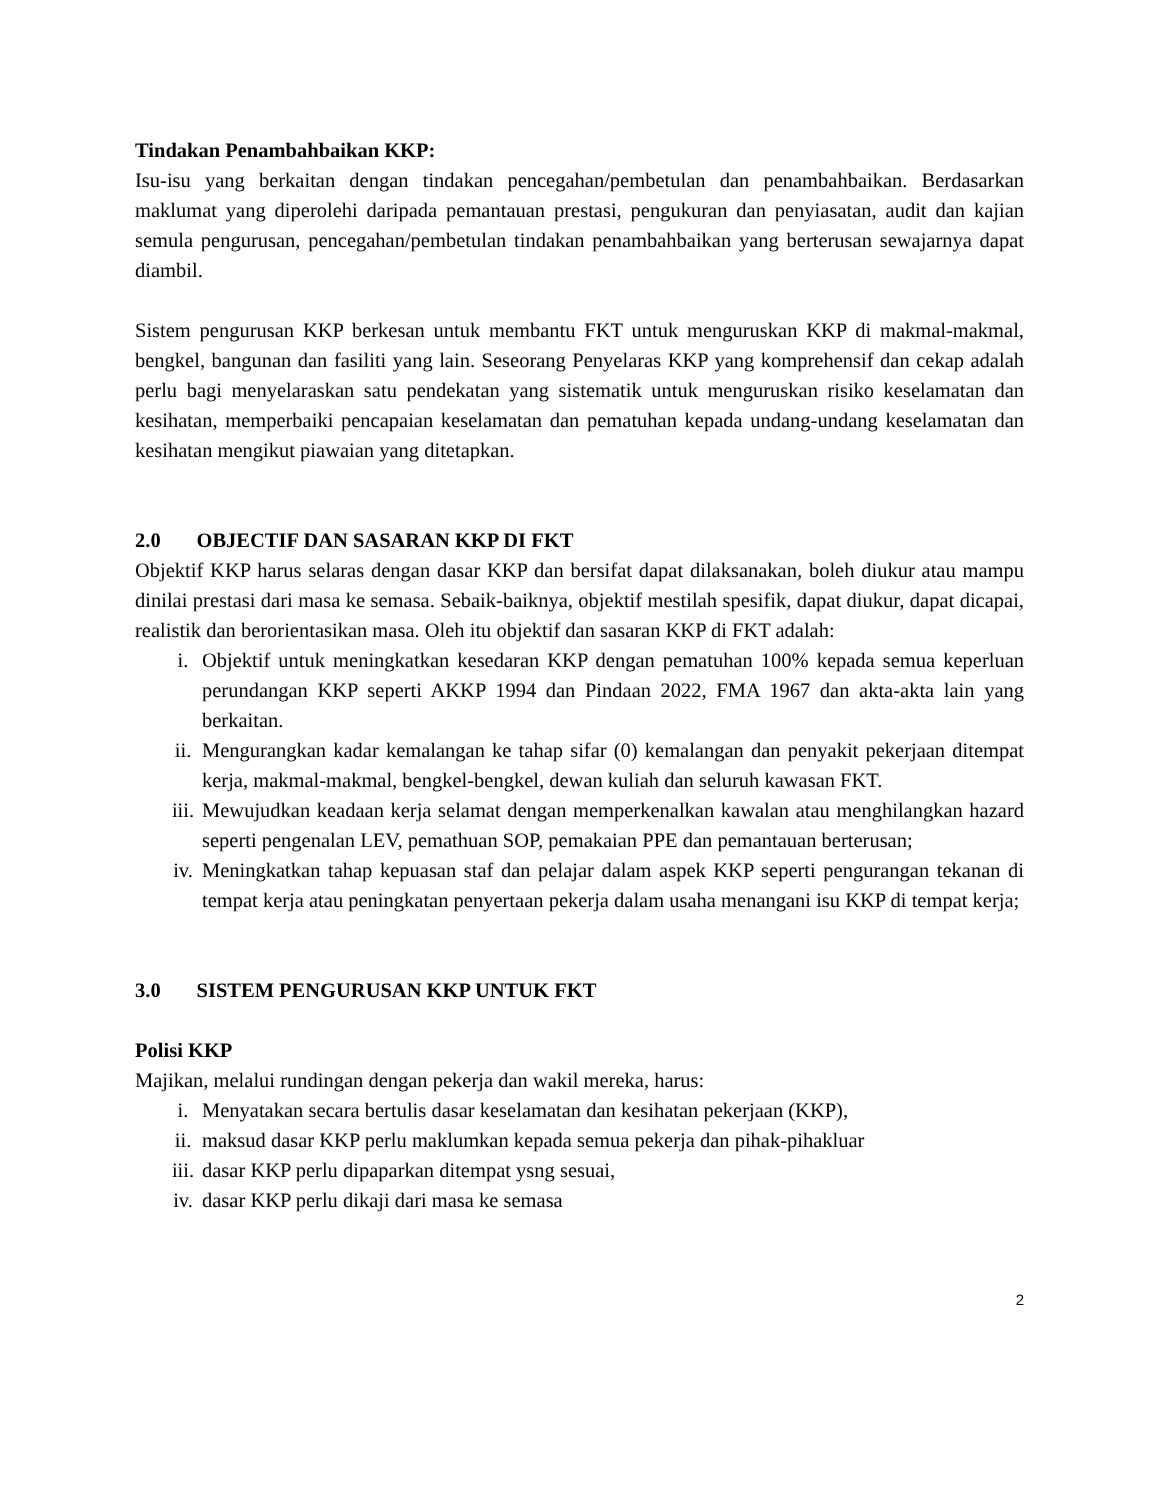Tindakan Penambahbaikan KKP:
Isu-isu yang berkaitan dengan tindakan pencegahan/pembetulan dan penambahbaikan. Berdasarkan maklumat yang diperolehi daripada pemantauan prestasi, pengukuran dan penyiasatan, audit dan kajian semula pengurusan, pencegahan/pembetulan tindakan penambahbaikan yang berterusan sewajarnya dapat diambil.
Sistem pengurusan KKP berkesan untuk membantu FKT untuk menguruskan KKP di makmal-makmal, bengkel, bangunan dan fasiliti yang lain. Seseorang Penyelaras KKP yang komprehensif dan cekap adalah perlu bagi menyelaraskan satu pendekatan yang sistematik untuk menguruskan risiko keselamatan dan kesihatan, memperbaiki pencapaian keselamatan dan pematuhan kepada undang-undang keselamatan dan kesihatan mengikut piawaian yang ditetapkan.
2.0 OBJECTIF DAN SASARAN KKP DI FKT
Objektif KKP harus selaras dengan dasar KKP dan bersifat dapat dilaksanakan, boleh diukur atau mampu dinilai prestasi dari masa ke semasa. Sebaik-baiknya, objektif mestilah spesifik, dapat diukur, dapat dicapai, realistik dan berorientasikan masa. Oleh itu objektif dan sasaran KKP di FKT adalah:
i. Objektif untuk meningkatkan kesedaran KKP dengan pematuhan 100% kepada semua keperluan perundangan KKP seperti AKKP 1994 dan Pindaan 2022, FMA 1967 dan akta-akta lain yang berkaitan.
ii. Mengurangkan kadar kemalangan ke tahap sifar (0) kemalangan dan penyakit pekerjaan ditempat kerja, makmal-makmal, bengkel-bengkel, dewan kuliah dan seluruh kawasan FKT.
iii. Mewujudkan keadaan kerja selamat dengan memperkenalkan kawalan atau menghilangkan hazard seperti pengenalan LEV, pemathuan SOP, pemakaian PPE dan pemantauan berterusan;
iv. Meningkatkan tahap kepuasan staf dan pelajar dalam aspek KKP seperti pengurangan tekanan di tempat kerja atau peningkatan penyertaan pekerja dalam usaha menangani isu KKP di tempat kerja;
3.0 SISTEM PENGURUSAN KKP UNTUK FKT
Polisi KKP
Majikan, melalui rundingan dengan pekerja dan wakil mereka, harus:
i. Menyatakan secara bertulis dasar keselamatan dan kesihatan pekerjaan (KKP),
ii. maksud dasar KKP perlu maklumkan kepada semua pekerja dan pihak-pihakluar
iii. dasar KKP perlu dipaparkan ditempat ysng sesuai,
iv. dasar KKP perlu dikaji dari masa ke semasa
2